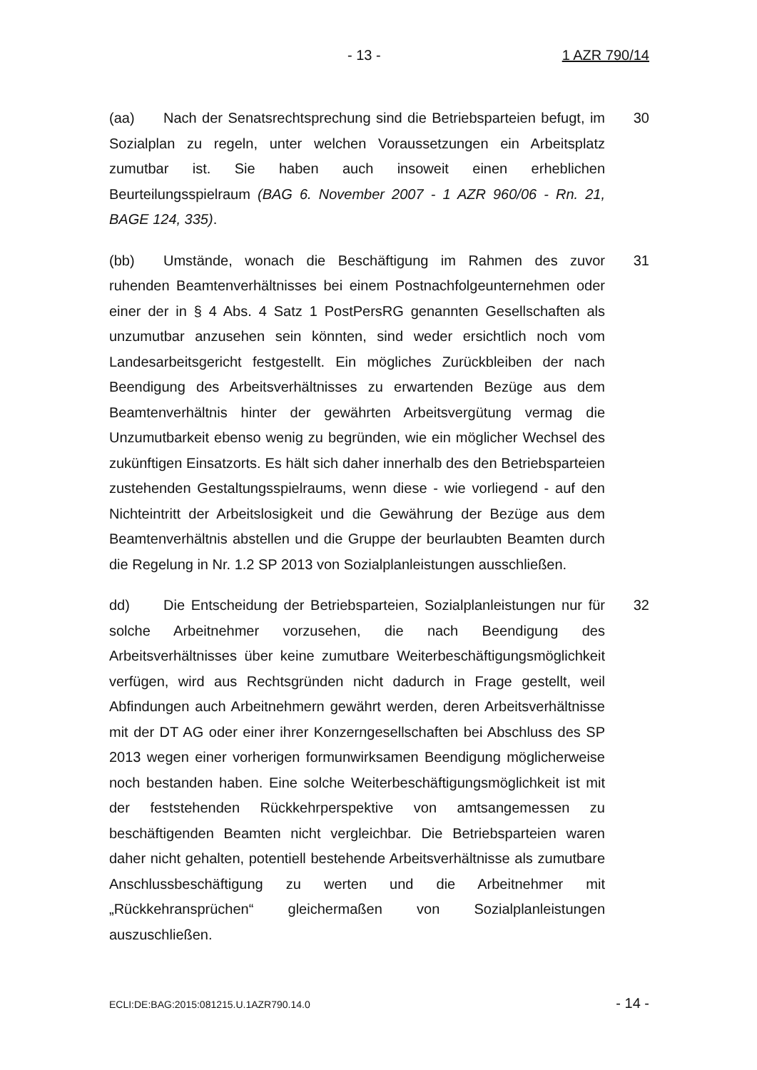- 13 - 1 AZR 790/14
(aa) Nach der Senatsrechtsprechung sind die Betriebsparteien befugt, im Sozialplan zu regeln, unter welchen Voraussetzungen ein Arbeitsplatz zumutbar ist. Sie haben auch insoweit einen erheblichen Beurteilungsspielraum (BAG 6. November 2007 - 1 AZR 960/06 - Rn. 21, BAGE 124, 335).
30
(bb) Umstände, wonach die Beschäftigung im Rahmen des zuvor ruhenden Beamtenverhältnisses bei einem Postnachfolgeunternehmen oder einer der in § 4 Abs. 4 Satz 1 PostPersRG genannten Gesellschaften als unzumutbar anzusehen sein könnten, sind weder ersichtlich noch vom Landesarbeitsgericht festgestellt. Ein mögliches Zurückbleiben der nach Beendigung des Arbeitsverhältnisses zu erwartenden Bezüge aus dem Beamtenverhältnis hinter der gewährten Arbeitsvergütung vermag die Unzumutbarkeit ebenso wenig zu begründen, wie ein möglicher Wechsel des zukünftigen Einsatzorts. Es hält sich daher innerhalb des den Betriebsparteien zustehenden Gestaltungsspielraums, wenn diese - wie vorliegend - auf den Nichteintritt der Arbeitslosigkeit und die Gewährung der Bezüge aus dem Beamtenverhältnis abstellen und die Gruppe der beurlaubten Beamten durch die Regelung in Nr. 1.2 SP 2013 von Sozialplanleistungen ausschließen.
31
dd) Die Entscheidung der Betriebsparteien, Sozialplanleistungen nur für solche Arbeitnehmer vorzusehen, die nach Beendigung des Arbeitsverhältnisses über keine zumutbare Weiterbeschäftigungsmöglichkeit verfügen, wird aus Rechtsgründen nicht dadurch in Frage gestellt, weil Abfindungen auch Arbeitnehmern gewährt werden, deren Arbeitsverhältnisse mit der DT AG oder einer ihrer Konzerngesellschaften bei Abschluss des SP 2013 wegen einer vorherigen formunwirksamen Beendigung möglicherweise noch bestanden haben. Eine solche Weiterbeschäftigungsmöglichkeit ist mit der feststehenden Rückkehrperspektive von amtsangemessen zu beschäftigenden Beamten nicht vergleichbar. Die Betriebsparteien waren daher nicht gehalten, potentiell bestehende Arbeitsverhältnisse als zumutbare Anschlussbeschäftigung zu werten und die Arbeitnehmer mit „Rückkehransprüchen“ gleichermaßen von Sozialplanleistungen auszuschließen.
32
ECLI:DE:BAG:2015:081215.U.1AZR790.14.0 - 14 -